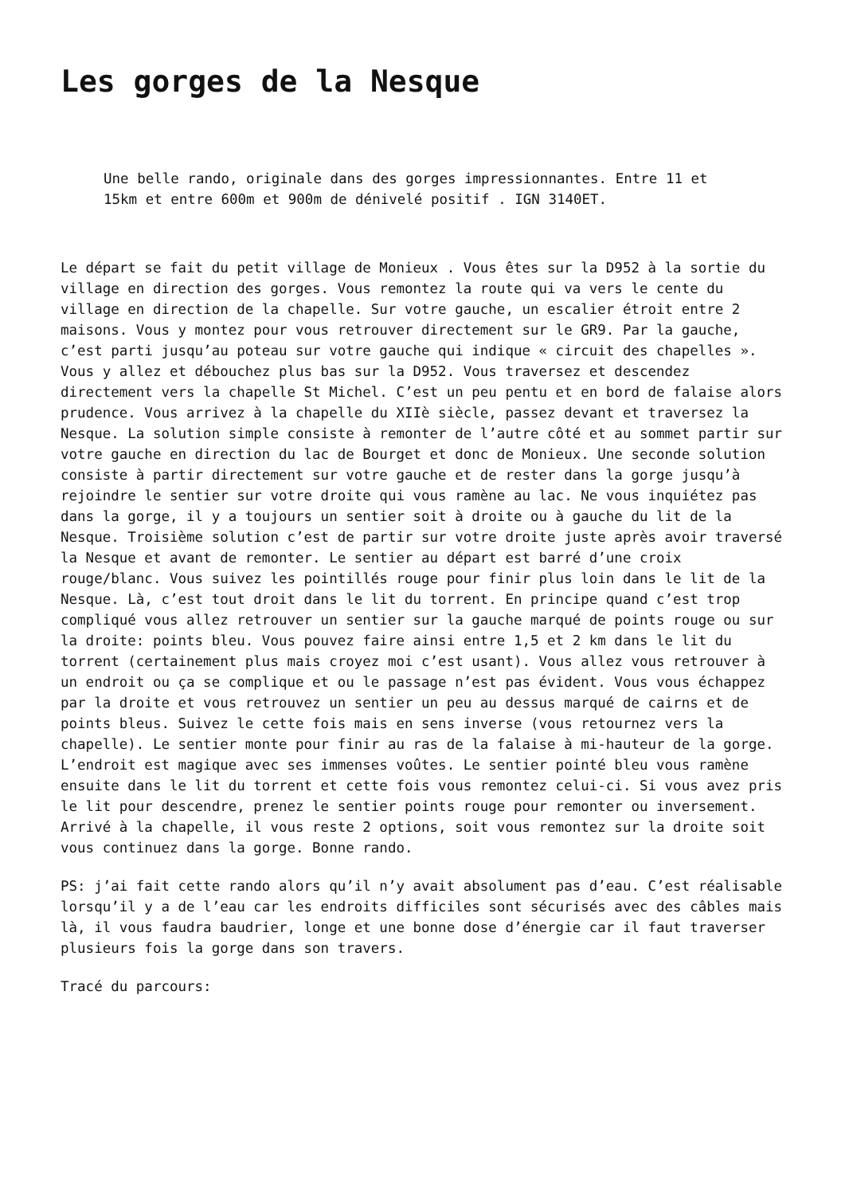Les gorges de la Nesque
Une belle rando, originale dans des gorges impressionnantes. Entre 11 et 15km et entre 600m et 900m de dénivelé positif . IGN 3140ET.
Le départ se fait du petit village de Monieux . Vous êtes sur la D952 à la sortie du village en direction des gorges. Vous remontez la route qui va vers le cente du village en direction de la chapelle. Sur votre gauche, un escalier étroit entre 2 maisons. Vous y montez pour vous retrouver directement sur le GR9. Par la gauche, c’est parti jusqu’au poteau sur votre gauche qui indique « circuit des chapelles ». Vous y allez et débouchez plus bas sur la D952. Vous traversez et descendez directement vers la chapelle St Michel. C’est un peu pentu et en bord de falaise alors prudence. Vous arrivez à la chapelle du XIIè siècle, passez devant et traversez la Nesque. La solution simple consiste à remonter de l’autre côté et au sommet partir sur votre gauche en direction du lac de Bourget et donc de Monieux. Une seconde solution consiste à partir directement sur votre gauche et de rester dans la gorge jusqu’à rejoindre le sentier sur votre droite qui vous ramène au lac. Ne vous inquiétez pas dans la gorge, il y a toujours un sentier soit à droite ou à gauche du lit de la Nesque. Troisième solution c’est de partir sur votre droite juste après avoir traversé la Nesque et avant de remonter. Le sentier au départ est barré d’une croix rouge/blanc. Vous suivez les pointillés rouge pour finir plus loin dans le lit de la Nesque. Là, c’est tout droit dans le lit du torrent. En principe quand c’est trop compliqué vous allez retrouver un sentier sur la gauche marqué de points rouge ou sur la droite: points bleu. Vous pouvez faire ainsi entre 1,5 et 2 km dans le lit du torrent (certainement plus mais croyez moi c’est usant). Vous allez vous retrouver à un endroit ou ça se complique et ou le passage n’est pas évident. Vous vous échappez par la droite et vous retrouvez un sentier un peu au dessus marqué de cairns et de points bleus. Suivez le cette fois mais en sens inverse (vous retournez vers la chapelle). Le sentier monte pour finir au ras de la falaise à mi-hauteur de la gorge. L’endroit est magique avec ses immenses voûtes. Le sentier pointé bleu vous ramène ensuite dans le lit du torrent et cette fois vous remontez celui-ci. Si vous avez pris le lit pour descendre, prenez le sentier points rouge pour remonter ou inversement. Arrivé à la chapelle, il vous reste 2 options, soit vous remontez sur la droite soit vous continuez dans la gorge. Bonne rando.
PS: j’ai fait cette rando alors qu’il n’y avait absolument pas d’eau. C’est réalisable lorsqu’il y a de l’eau car les endroits difficiles sont sécurisés avec des câbles mais là, il vous faudra baudrier, longe et une bonne dose d’énergie car il faut traverser plusieurs fois la gorge dans son travers.
Tracé du parcours: